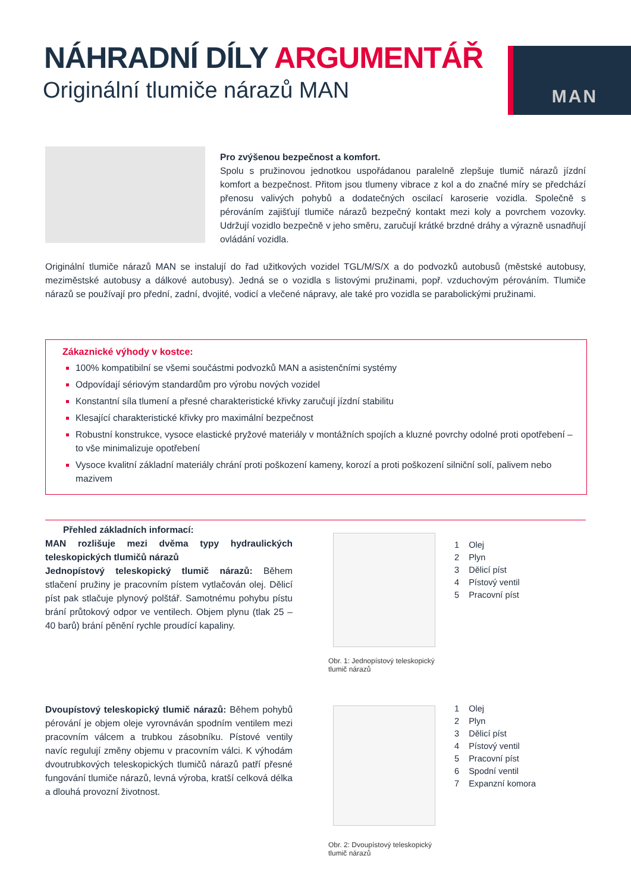NÁHRADNÍ DÍLY ARGUMENTÁŘ
Originální tlumiče nárazů MAN
MAN
Pro zvýšenou bezpečnost a komfort.
Spolu s pružinovou jednotkou uspořádanou paralelně zlepšuje tlumič nárazů jízdní komfort a bezpečnost. Přitom jsou tlumeny vibrace z kol a do značné míry se předchází přenosu valivých pohybů a dodatečných oscilací karoserie vozidla. Společně s pérováním zajišťují tlumiče nárazů bezpečný kontakt mezi koly a povrchem vozovky. Udržují vozidlo bezpečně v jeho směru, zaručují krátké brzdné dráhy a výrazně usnadňují ovládání vozidla.
Originální tlumiče nárazů MAN se instalují do řad užitkových vozidel TGL/M/S/X a do podvozků autobusů (městské autobusy, meziměstské autobusy a dálkové autobusy). Jedná se o vozidla s listovými pružinami, popř. vzduchovým pérováním. Tlumiče nárazů se používají pro přední, zadní, dvojité, vodicí a vlečené nápravy, ale také pro vozidla se parabolickými pružinami.
Zákaznické výhody v kostce:
100% kompatibilní se všemi součástmi podvozků MAN a asistenčními systémy
Odpovídají sériovým standardům pro výrobu nových vozidel
Konstantní síla tlumení a přesné charakteristické křivky zaručují jízdní stabilitu
Klesající charakteristické křivky pro maximální bezpečnost
Robustní konstrukce, vysoce elastické pryžové materiály v montážních spojích a kluzné povrchy odolné proti opotřebení – to vše minimalizuje opotřebení
Vysoce kvalitní základní materiály chrání proti poškození kameny, korozí a proti poškození silniční solí, palivem nebo mazivem
Přehled základních informací:
MAN rozlišuje mezi dvěma typy hydraulických teleskopických tlumičů nárazů
Jednopístový teleskopický tlumič nárazů: Během stlačení pružiny je pracovním pístem vytlačován olej. Dělicí píst pak stlačuje plynový polštář. Samotnému pohybu pístu brání průtokový odpor ve ventilech. Objem plynu (tlak 25 – 40 barů) brání pěnění rychle proudící kapaliny.
Obr. 1: Jednopístový teleskopický
tlumič nárazů
1 Olej
2 Plyn
3 Dělicí píst
4 Pístový ventil
5 Pracovní píst
Dvoupístový teleskopický tlumič nárazů: Během pohybů pérování je objem oleje vyrovnáván spodním ventilem mezi pracovním válcem a trubkou zásobníku. Pístové ventily navíc regulují změny objemu v pracovním válci. K výhodám dvoutrubkových teleskopických tlumičů nárazů patří přesné fungování tlumiče nárazů, levná výroba, kratší celková délka a dlouhá provozní životnost.
Obr. 2: Dvoupístový teleskopický
tlumič nárazů
1 Olej
2 Plyn
3 Dělicí píst
4 Pístový ventil
5 Pracovní píst
6 Spodní ventil
7 Expanzní komora